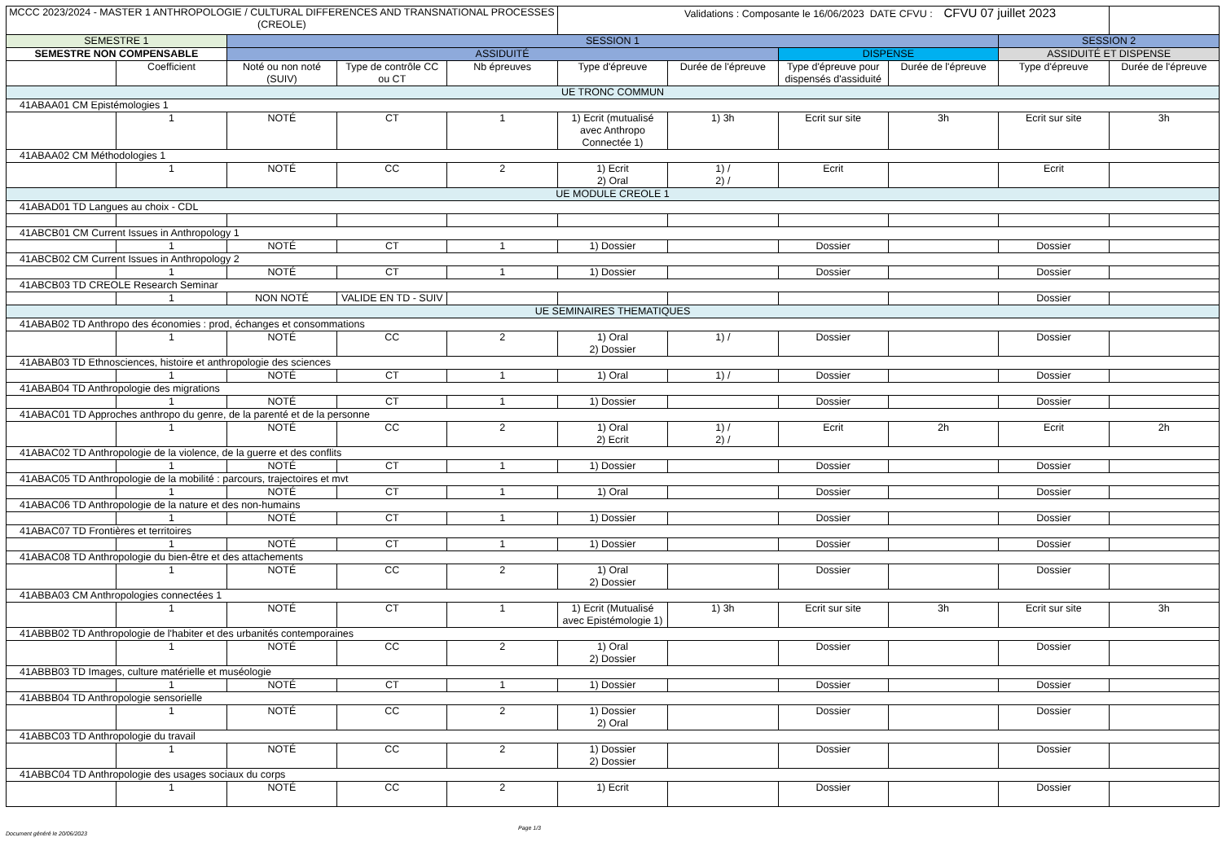| MCCC 2023/2024 - MASTER 1 ANTHROPOLOGIE / CULTURAL DIFFERENCES AND TRANSNATIONAL PROCESSES (CREOLE) | | | | | Validations : Composante le 16/06/2023 DATE CFVU : CFVU 07 juillet 2023 | | | | | |
| SEMESTRE 1 | | SESSION 1 | | | | | | | SESSION 2 | |
| SEMESTRE NON COMPENSABLE | | ASSIDUITÉ | | | | | DISPENSE | | ASSIDUITÉ ET DISPENSE | |
| | Coefficient | Noté ou non noté (SUIV) | Type de contrôle CC ou CT | Nb épreuves | Type d'épreuve | Durée de l'épreuve | Type d'épreuve pour dispensés d'assiduité | Durée de l'épreuve | Type d'épreuve | Durée de l'épreuve |
| UE TRONC COMMUN | | | | | | | | | | |
| 41ABAA01 CM Epistémologies 1 | | | | | | | | | | |
| | 1 | NOTÉ | CT | 1 | 1) Ecrit (mutualisé avec Anthropo Connectée 1) | 1) 3h | Ecrit sur site | 3h | Ecrit sur site | 3h |
| 41ABAA02 CM Méthodologies 1 | | | | | | | | | | |
| | 1 | NOTÉ | CC | 2 | 1) Ecrit 2) Oral | 1) / 2) / | Ecrit | | Ecrit | |
| UE MODULE CREOLE 1 | | | | | | | | | | |
| 41ABAD01 TD Langues au choix - CDL | | | | | | | | | | |
| 41ABCB01 CM Current Issues in Anthropology 1 | | | | | | | | | | |
| | 1 | NOTÉ | CT | 1 | 1) Dossier | | Dossier | | Dossier | |
| 41ABCB02 CM Current Issues in Anthropology 2 | | | | | | | | | | |
| | 1 | NOTÉ | CT | 1 | 1) Dossier | | Dossier | | Dossier | |
| 41ABCB03 TD CREOLE Research Seminar | | | | | | | | | | |
| | 1 | NON NOTÉ | VALIDE EN TD - SUIV | | | | | | Dossier | |
| UE SEMINAIRES THEMATIQUES | | | | | | | | | | |
| 41ABAB02 TD Anthropo des économies : prod, échanges et consommations | | | | | | | | | | |
| | 1 | NOTÉ | CC | 2 | 1) Oral 2) Dossier | 1) / | Dossier | | Dossier | |
| 41ABAB03 TD Ethnosciences, histoire et anthropologie des sciences | | | | | | | | | | |
| | 1 | NOTÉ | CT | 1 | 1) Oral | 1) / | Dossier | | Dossier | |
| 41ABAB04 TD Anthropologie des migrations | | | | | | | | | | |
| | 1 | NOTÉ | CT | 1 | 1) Dossier | | Dossier | | Dossier | |
| 41ABAC01 TD Approches anthropo du genre, de la parenté et de la personne | | | | | | | | | | |
| | 1 | NOTÉ | CC | 2 | 1) Oral 2) Ecrit | 1) / 2) / | Ecrit | 2h | Ecrit | 2h |
| 41ABAC02 TD Anthropologie de la violence, de la guerre et des conflits | | | | | | | | | | |
| | 1 | NOTÉ | CT | 1 | 1) Dossier | | Dossier | | Dossier | |
| 41ABAC05 TD Anthropologie de la mobilité : parcours, trajectoires et mvt | | | | | | | | | | |
| | 1 | NOTÉ | CT | 1 | 1) Oral | | Dossier | | Dossier | |
| 41ABAC06 TD Anthropologie de la nature et des non-humains | | | | | | | | | | |
| | 1 | NOTÉ | CT | 1 | 1) Dossier | | Dossier | | Dossier | |
| 41ABAC07 TD Frontières et territoires | | | | | | | | | | |
| | 1 | NOTÉ | CT | 1 | 1) Dossier | | Dossier | | Dossier | |
| 41ABAC08 TD Anthropologie du bien-être et des attachements | | | | | | | | | | |
| | 1 | NOTÉ | CC | 2 | 1) Oral 2) Dossier | | Dossier | | Dossier | |
| 41ABBA03 CM Anthropologies connectées 1 | | | | | | | | | | |
| | 1 | NOTÉ | CT | 1 | 1) Ecrit (Mutualisé avec Epistémologie 1) | 1) 3h | Ecrit sur site | 3h | Ecrit sur site | 3h |
| 41ABBB02 TD Anthropologie de l'habiter et des urbanités contemporaines | | | | | | | | | | |
| | 1 | NOTÉ | CC | 2 | 1) Oral 2) Dossier | | Dossier | | Dossier | |
| 41ABBB03 TD Images, culture matérielle et muséologie | | | | | | | | | | |
| | 1 | NOTÉ | CT | 1 | 1) Dossier | | Dossier | | Dossier | |
| 41ABBB04 TD Anthropologie sensorielle | | | | | | | | | | |
| | 1 | NOTÉ | CC | 2 | 1) Dossier 2) Oral | | Dossier | | Dossier | |
| 41ABBC03 TD Anthropologie du travail | | | | | | | | | | |
| | 1 | NOTÉ | CC | 2 | 1) Dossier 2) Dossier | | Dossier | | Dossier | |
| 41ABBC04 TD Anthropologie des usages sociaux du corps | | | | | | | | | | |
| | 1 | NOTÉ | CC | 2 | 1) Ecrit | | Dossier | | Dossier | |
Page 1/3
Document généré le 20/06/2023